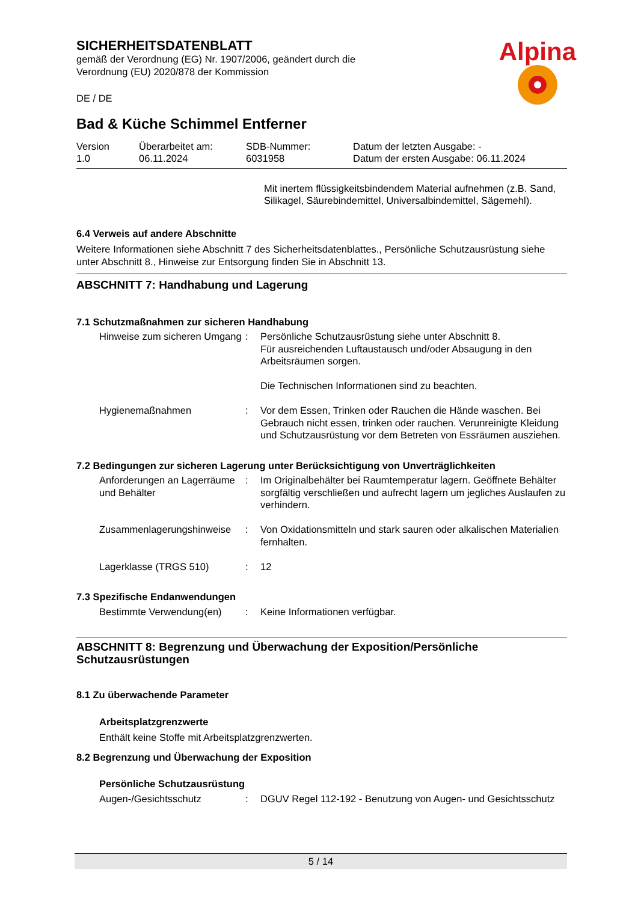SICHERHEITSDATENBLATT
gemäß der Verordnung (EG) Nr. 1907/2006, geändert durch die
Verordnung (EU) 2020/878 der Kommission
DE / DE
Alpina
Bad & Küche Schimmel Entferner
| Version 1.0 | Überarbeitet am: 06.11.2024 | SDB-Nummer: 6031958 | Datum der letzten Ausgabe: - Datum der ersten Ausgabe: 06.11.2024 |
Mit inertem flüssigkeitsbindendem Material aufnehmen (z.B. Sand, Silikagel, Säurebindemittel, Universalbindemittel, Sägemehl).
6.4 Verweis auf andere Abschnitte
Weitere Informationen siehe Abschnitt 7 des Sicherheitsdatenblattes., Persönliche Schutzausrüstung siehe unter Abschnitt 8., Hinweise zur Entsorgung finden Sie in Abschnitt 13.
ABSCHNITT 7: Handhabung und Lagerung
7.1 Schutzmaßnahmen zur sicheren Handhabung
| Hinweise zum sicheren Umgang | : | Persönliche Schutzausrüstung siehe unter Abschnitt 8. Für ausreichenden Luftaustausch und/oder Absaugung in den Arbeitsräumen sorgen. Die Technischen Informationen sind zu beachten. |
| Hygienemaßnahmen | : | Vor dem Essen, Trinken oder Rauchen die Hände waschen. Bei Gebrauch nicht essen, trinken oder rauchen. Verunreinigte Kleidung und Schutzausrüstung vor dem Betreten von Essräumen ausziehen. |
7.2 Bedingungen zur sicheren Lagerung unter Berücksichtigung von Unverträglichkeiten
| Anforderungen an Lagerräume und Behälter | : | Im Originalbehälter bei Raumtemperatur lagern. Geöffnete Behälter sorgfältig verschließen und aufrecht lagern um jegliches Auslaufen zu verhindern. |
| Zusammenlagerungshinweise | : | Von Oxidationsmitteln und stark sauren oder alkalischen Materialien fernhalten. |
| Lagerklasse (TRGS 510) | : | 12 |
7.3 Spezifische Endanwendungen
| Bestimmte Verwendung(en) | : | Keine Informationen verfügbar. |
ABSCHNITT 8: Begrenzung und Überwachung der Exposition/Persönliche Schutzausrüstungen
8.1 Zu überwachende Parameter
Arbeitsplatzgrenzwerte
Enthält keine Stoffe mit Arbeitsplatzgrenzwerten.
8.2 Begrenzung und Überwachung der Exposition
Persönliche Schutzausrüstung
| Augen-/Gesichtsschutz | : | DGUV Regel 112-192 - Benutzung von Augen- und Gesichtsschutz |
5 / 14